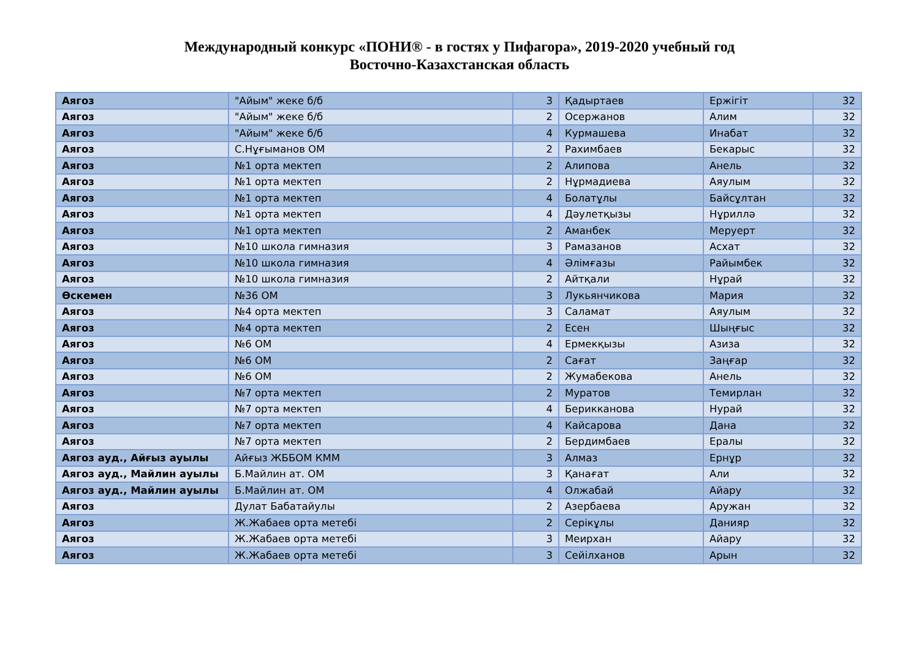Международный конкурс «ПОНИ® - в гостях у Пифагора», 2019-2020 учебный год
Восточно-Казахстанская область
| Аягоз | "Айым" жеке б/б | 3 | Қадыртаев | Ержігіт | 32 |
| Аягоз | "Айым" жеке б/б | 2 | Осержанов | Алим | 32 |
| Аягоз | "Айым" жеке б/б | 4 | Курмашева | Инабат | 32 |
| Аягоз | С.Нұғыманов ОМ | 2 | Рахимбаев | Бекарыс | 32 |
| Аягоз | №1 орта мектеп | 2 | Алипова | Анель | 32 |
| Аягоз | №1 орта мектеп | 2 | Нұрмадиева | Аяулым | 32 |
| Аягоз | №1 орта мектеп | 4 | Болатұлы | Байсұлтан | 32 |
| Аягоз | №1 орта мектеп | 4 | Дәулетқызы | Нұриллә | 32 |
| Аягоз | №1 орта мектеп | 2 | Аманбек | Меруерт | 32 |
| Аягоз | №10 школа гимназия | 3 | Рамазанов | Асхат | 32 |
| Аягоз | №10 школа гимназия | 4 | Әлімғазы | Райымбек | 32 |
| Аягоз | №10 школа гимназия | 2 | Айтқали | Нұрай | 32 |
| Өскемен | №36 ОМ | 3 | Лукьянчикова | Мария | 32 |
| Аягоз | №4 орта мектеп | 3 | Саламат | Аяулым | 32 |
| Аягоз | №4 орта мектеп | 2 | Есен | Шыңғыс | 32 |
| Аягоз | №6 ОМ | 4 | Ермекқызы | Азиза | 32 |
| Аягоз | №6 ОМ | 2 | Сағат | Заңғар | 32 |
| Аягоз | №6 ОМ | 2 | Жумабекова | Анель | 32 |
| Аягоз | №7 орта мектеп | 2 | Муратов | Темирлан | 32 |
| Аягоз | №7 орта мектеп | 4 | Берикканова | Нурай | 32 |
| Аягоз | №7 орта мектеп | 4 | Кайсарова | Дана | 32 |
| Аягоз | №7 орта мектеп | 2 | Бердимбаев | Ералы | 32 |
| Аягоз ауд., Айғыз ауылы | Айғыз ЖББОМ КММ | 3 | Алмаз | Ернұр | 32 |
| Аягоз ауд., Майлин ауылы | Б.Майлин ат. ОМ | 3 | Қанағат | Али | 32 |
| Аягоз ауд., Майлин ауылы | Б.Майлин ат. ОМ | 4 | Олжабай | Айару | 32 |
| Аягоз | Дулат Бабатайулы | 2 | Азербаева | Аружан | 32 |
| Аягоз | Ж.Жабаев орта метебі | 2 | Серікұлы | Данияр | 32 |
| Аягоз | Ж.Жабаев орта метебі | 3 | Меирхан | Айару | 32 |
| Аягоз | Ж.Жабаев орта метебі | 3 | Сейілханов | Арын | 32 |